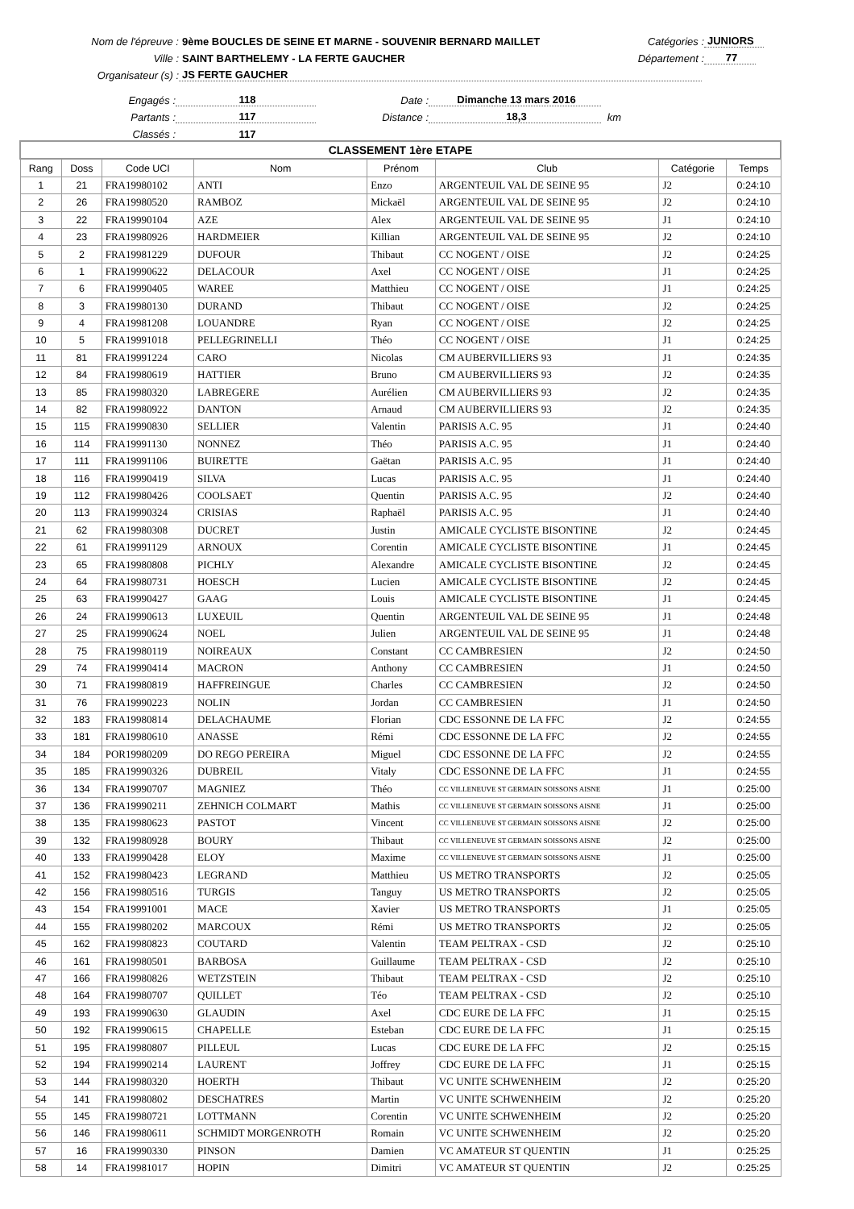Nom de l'épreuve : 9ème BOUCLES DE SEINE ET MARNE - SOUVENIR BERNARD MAILLET Catégories : JUNIORS
Ville : SAINT BARTHELEMY - LA FERTE GAUCHER Département : 77
Organisateur (s) : JS FERTE GAUCHER
Engagés : 118 Date : Dimanche 13 mars 2016
Partants : 117 Distance : 18,3 km
Classés : 117
| CLASSEMENT 1ère ETAPE | | | | | | | |
| Rang | Doss | Code UCI | Nom | Prénom | Club | Catégorie | Temps |
| 1 | 21 | FRA19980102 | ANTI | Enzo | ARGENTEUIL VAL DE SEINE 95 | J2 | 0:24:10 |
| 2 | 26 | FRA19980520 | RAMBOZ | Mickaël | ARGENTEUIL VAL DE SEINE 95 | J2 | 0:24:10 |
| 3 | 22 | FRA19990104 | AZE | Alex | ARGENTEUIL VAL DE SEINE 95 | J1 | 0:24:10 |
| 4 | 23 | FRA19980926 | HARDMEIER | Killian | ARGENTEUIL VAL DE SEINE 95 | J2 | 0:24:10 |
| 5 | 2 | FRA19981229 | DUFOUR | Thibaut | CC NOGENT / OISE | J2 | 0:24:25 |
| 6 | 1 | FRA19990622 | DELACOUR | Axel | CC NOGENT / OISE | J1 | 0:24:25 |
| 7 | 6 | FRA19990405 | WAREE | Matthieu | CC NOGENT / OISE | J1 | 0:24:25 |
| 8 | 3 | FRA19980130 | DURAND | Thibaut | CC NOGENT / OISE | J2 | 0:24:25 |
| 9 | 4 | FRA19981208 | LOUANDRE | Ryan | CC NOGENT / OISE | J2 | 0:24:25 |
| 10 | 5 | FRA19991018 | PELLEGRINELLI | Théo | CC NOGENT / OISE | J1 | 0:24:25 |
| 11 | 81 | FRA19991224 | CARO | Nicolas | CM AUBERVILLIERS 93 | J1 | 0:24:35 |
| 12 | 84 | FRA19980619 | HATTIER | Bruno | CM AUBERVILLIERS 93 | J2 | 0:24:35 |
| 13 | 85 | FRA19980320 | LABREGERE | Aurélien | CM AUBERVILLIERS 93 | J2 | 0:24:35 |
| 14 | 82 | FRA19980922 | DANTON | Arnaud | CM AUBERVILLIERS 93 | J2 | 0:24:35 |
| 15 | 115 | FRA19990830 | SELLIER | Valentin | PARISIS A.C. 95 | J1 | 0:24:40 |
| 16 | 114 | FRA19991130 | NONNEZ | Théo | PARISIS A.C. 95 | J1 | 0:24:40 |
| 17 | 111 | FRA19991106 | BUIRETTE | Gaëtan | PARISIS A.C. 95 | J1 | 0:24:40 |
| 18 | 116 | FRA19990419 | SILVA | Lucas | PARISIS A.C. 95 | J1 | 0:24:40 |
| 19 | 112 | FRA19980426 | COOLSAET | Quentin | PARISIS A.C. 95 | J2 | 0:24:40 |
| 20 | 113 | FRA19990324 | CRISIAS | Raphaël | PARISIS A.C. 95 | J1 | 0:24:40 |
| 21 | 62 | FRA19980308 | DUCRET | Justin | AMICALE CYCLISTE BISONTINE | J2 | 0:24:45 |
| 22 | 61 | FRA19991129 | ARNOUX | Corentin | AMICALE CYCLISTE BISONTINE | J1 | 0:24:45 |
| 23 | 65 | FRA19980808 | PICHLY | Alexandre | AMICALE CYCLISTE BISONTINE | J2 | 0:24:45 |
| 24 | 64 | FRA19980731 | HOESCH | Lucien | AMICALE CYCLISTE BISONTINE | J2 | 0:24:45 |
| 25 | 63 | FRA19990427 | GAAG | Louis | AMICALE CYCLISTE BISONTINE | J1 | 0:24:45 |
| 26 | 24 | FRA19990613 | LUXEUIL | Quentin | ARGENTEUIL VAL DE SEINE 95 | J1 | 0:24:48 |
| 27 | 25 | FRA19990624 | NOEL | Julien | ARGENTEUIL VAL DE SEINE 95 | J1 | 0:24:48 |
| 28 | 75 | FRA19980119 | NOIREAUX | Constant | CC CAMBRESIEN | J2 | 0:24:50 |
| 29 | 74 | FRA19990414 | MACRON | Anthony | CC CAMBRESIEN | J1 | 0:24:50 |
| 30 | 71 | FRA19980819 | HAFFREINGUE | Charles | CC CAMBRESIEN | J2 | 0:24:50 |
| 31 | 76 | FRA19990223 | NOLIN | Jordan | CC CAMBRESIEN | J1 | 0:24:50 |
| 32 | 183 | FRA19980814 | DELACHAUME | Florian | CDC ESSONNE DE LA FFC | J2 | 0:24:55 |
| 33 | 181 | FRA19980610 | ANASSE | Rémi | CDC ESSONNE DE LA FFC | J2 | 0:24:55 |
| 34 | 184 | POR19980209 | DO REGO PEREIRA | Miguel | CDC ESSONNE DE LA FFC | J2 | 0:24:55 |
| 35 | 185 | FRA19990326 | DUBREIL | Vitaly | CDC ESSONNE DE LA FFC | J1 | 0:24:55 |
| 36 | 134 | FRA19990707 | MAGNIEZ | Théo | CC VILLENEUVE ST GERMAIN SOISSONS AISNE | J1 | 0:25:00 |
| 37 | 136 | FRA19990211 | ZEHNICH COLMART | Mathis | CC VILLENEUVE ST GERMAIN SOISSONS AISNE | J1 | 0:25:00 |
| 38 | 135 | FRA19980623 | PASTOT | Vincent | CC VILLENEUVE ST GERMAIN SOISSONS AISNE | J2 | 0:25:00 |
| 39 | 132 | FRA19980928 | BOURY | Thibaut | CC VILLENEUVE ST GERMAIN SOISSONS AISNE | J2 | 0:25:00 |
| 40 | 133 | FRA19990428 | ELOY | Maxime | CC VILLENEUVE ST GERMAIN SOISSONS AISNE | J1 | 0:25:00 |
| 41 | 152 | FRA19980423 | LEGRAND | Matthieu | US METRO TRANSPORTS | J2 | 0:25:05 |
| 42 | 156 | FRA19980516 | TURGIS | Tanguy | US METRO TRANSPORTS | J2 | 0:25:05 |
| 43 | 154 | FRA19991001 | MACE | Xavier | US METRO TRANSPORTS | J1 | 0:25:05 |
| 44 | 155 | FRA19980202 | MARCOUX | Rémi | US METRO TRANSPORTS | J2 | 0:25:05 |
| 45 | 162 | FRA19980823 | COUTARD | Valentin | TEAM PELTRAX - CSD | J2 | 0:25:10 |
| 46 | 161 | FRA19980501 | BARBOSA | Guillaume | TEAM PELTRAX - CSD | J2 | 0:25:10 |
| 47 | 166 | FRA19980826 | WETZSTEIN | Thibaut | TEAM PELTRAX - CSD | J2 | 0:25:10 |
| 48 | 164 | FRA19980707 | QUILLET | Téo | TEAM PELTRAX - CSD | J2 | 0:25:10 |
| 49 | 193 | FRA19990630 | GLAUDIN | Axel | CDC EURE DE LA FFC | J1 | 0:25:15 |
| 50 | 192 | FRA19990615 | CHAPELLE | Esteban | CDC EURE DE LA FFC | J1 | 0:25:15 |
| 51 | 195 | FRA19980807 | PILLEUL | Lucas | CDC EURE DE LA FFC | J2 | 0:25:15 |
| 52 | 194 | FRA19990214 | LAURENT | Joffrey | CDC EURE DE LA FFC | J1 | 0:25:15 |
| 53 | 144 | FRA19980320 | HOERTH | Thibaut | VC UNITE SCHWENHEIM | J2 | 0:25:20 |
| 54 | 141 | FRA19980802 | DESCHATRES | Martin | VC UNITE SCHWENHEIM | J2 | 0:25:20 |
| 55 | 145 | FRA19980721 | LOTTMANN | Corentin | VC UNITE SCHWENHEIM | J2 | 0:25:20 |
| 56 | 146 | FRA19980611 | SCHMIDT MORGENROTH | Romain | VC UNITE SCHWENHEIM | J2 | 0:25:20 |
| 57 | 16 | FRA19990330 | PINSON | Damien | VC AMATEUR ST QUENTIN | J1 | 0:25:25 |
| 58 | 14 | FRA19981017 | HOPIN | Dimitri | VC AMATEUR ST QUENTIN | J2 | 0:25:25 |